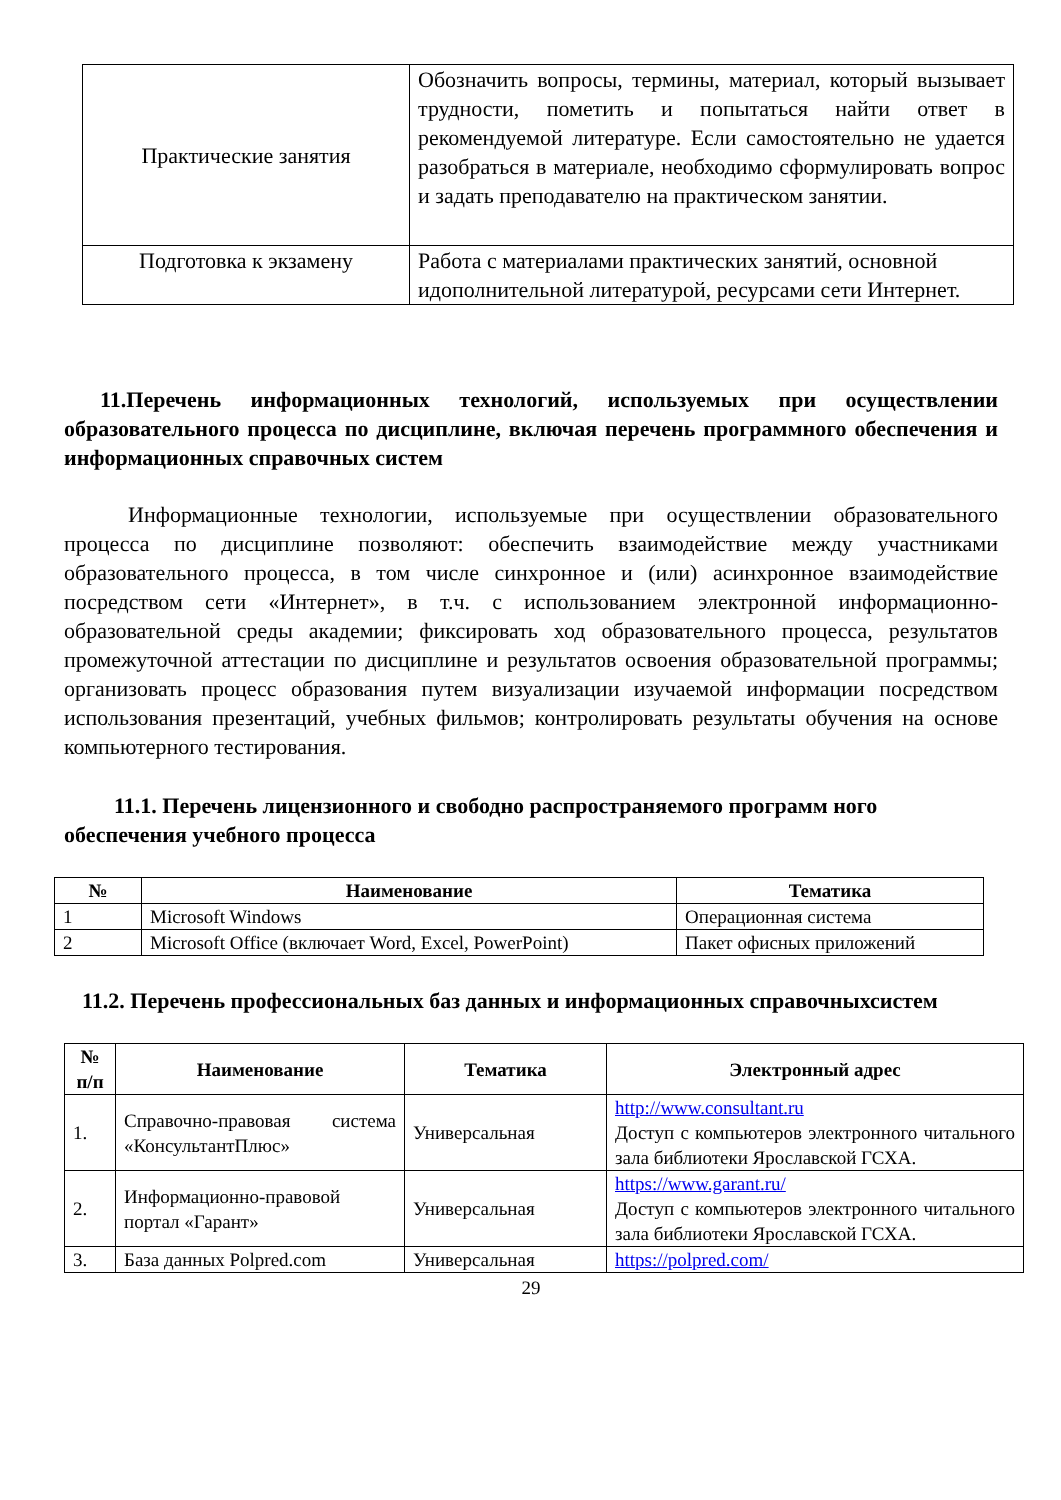| Практические занятия | Обозначить вопросы, термины, материал, который вызывает трудности, пометить и попытаться найти ответ в рекомендуемой литературе. Если самостоятельно не удается разобраться в материале, необходимо сформулировать вопрос и задать преподавателю на практическом занятии. |
| Подготовка к экзамену | Работа с материалами практических занятий, основной идополнительной литературой, ресурсами сети Интернет. |
11.Перечень информационных технологий, используемых при осуществлении образовательного процесса по дисциплине, включая перечень программного обеспечения и информационных справочных систем
Информационные технологии, используемые при осуществлении образовательного процесса по дисциплине позволяют: обеспечить взаимодействие между участниками образовательного процесса, в том числе синхронное и (или) асинхронное взаимодействие посредством сети «Интернет», в т.ч. с использованием электронной информационно-образовательной среды академии; фиксировать ход образовательного процесса, результатов промежуточной аттестации по дисциплине и результатов освоения образовательной программы; организовать процесс образования путем визуализации изучаемой информации посредством использования презентаций, учебных фильмов; контролировать результаты обучения на основе компьютерного тестирования.
11.1. Перечень лицензионного и свободно распространяемого программ ного обеспечения учебного процесса
| № | Наименование | Тематика |
| --- | --- | --- |
| 1 | Microsoft Windows | Операционная система |
| 2 | Microsoft Office (включает Word, Excel, PowerPoint) | Пакет офисных приложений |
11.2. Перечень профессиональных баз данных и информационных справочныхсистем
| № п/п | Наименование | Тематика | Электронный адрес |
| --- | --- | --- | --- |
| 1. | Справочно-правовая система «КонсультантПлюс» | Универсальная | http://www.consultant.ru Доступ с компьютеров электронного читального зала библиотеки Ярославской ГСХА. |
| 2. | Информационно-правовой портал «Гарант» | Универсальная | https://www.garant.ru/ Доступ с компьютеров электронного читального зала библиотеки Ярославской ГСХА. |
| 3. | База данных Polpred.com | Универсальная | https://polpred.com/ |
29